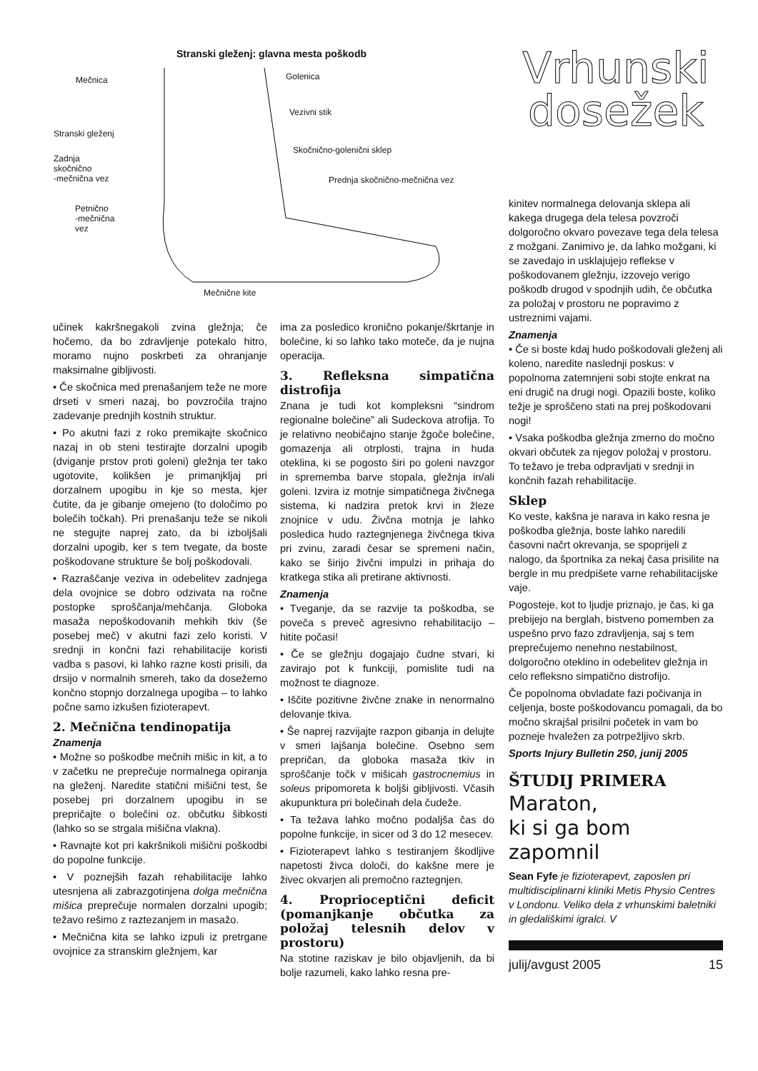Stranski gleženj: glavna mesta poškodb
Mečnica Golenica
Vezivni stik
Stranski gleženj
Skočnično-golenični sklep
Zadnja
skočnično
-mečnična vez
Prednja skočnično-mečnična vez
Petnično
-mečnična
vez
Mečnične kite
učinek kakršnegakoli zvina gležnja; če hočemo, da bo zdravljenje potekalo hitro, moramo nujno poskrbeti za ohranjanje maksimalne gibljivosti.
• Če skočnica med prenašanjem teže ne more drseti v smeri nazaj, bo povzročila trajno zadevanje prednjih kostnih struktur.
• Po akutni fazi z roko premikajte skočnico nazaj in ob steni testirajte dorzalni upogib (dviganje prstov proti goleni) gležnja ter tako ugotovite, kolikšen je primanjkljaj pri dorzalnem upogibu in kje so mesta, kjer čutite, da je gibanje omejeno (to določimo po bolečih točkah). Pri prenašanju teže se nikoli ne stegujte naprej zato, da bi izboljšali dorzalni upogib, ker s tem tvegate, da boste poškodovane strukture še bolj poškodovali.
• Razraščanje veziva in odebelitev zadnjega dela ovojnice se dobro odzivata na ročne postopke sproščanja/mehčanja. Globoka masaža nepoškodovanih mehkih tkiv (še posebej meč) v akutni fazi zelo koristi. V srednji in končni fazi rehabilitacije koristi vadba s pasovi, ki lahko razne kosti prisili, da drsijo v normalnih smereh, tako da dosežemo končno stopnjo dorzalnega upogiba – to lahko počne samo izkušen fizioterapevt.
2. Mečnična tendinopatija
Znamenja
• Možne so poškodbe mečnih mišic in kit, a to v začetku ne preprečuje normalnega opiranja na gleženj. Naredite statični mišični test, še posebej pri dorzalnem upogibu in se prepričajte o bolečini oz. občutku šibkosti (lahko so se strgala mišična vlakna).
• Ravnajte kot pri kakršnikoli mišični poškodbi do popolne funkcije.
• V poznejših fazah rehabilitacije lahko utesnjena ali zabrazgotinjena dolga mečnična mišica preprečuje normalen dorzalni upogib; težavo rešimo z raztezanjem in masažo.
• Mečnična kita se lahko izpuli iz pretrgane ovojnice za stranskim gležnjem, kar
ima za posledico kronično pokanje/škrtanje in bolečine, ki so lahko tako moteče, da je nujna operacija.
3. Refleksna simpatična distrofija
Znana je tudi kot kompleksni “sindrom regionalne bolečine” ali Sudeckova atrofija. To je relativno neobičajno stanje žgoče bolečine, gomazenja ali otrplosti, trajna in huda oteklina, ki se pogosto širi po goleni navzgor in sprememba barve stopala, gležnja in/ali goleni. Izvira iz motnje simpatičnega živčnega sistema, ki nadzira pretok krvi in žleze znojnice v udu. Živčna motnja je lahko posledica hudo raztegnjenega živčnega tkiva pri zvinu, zaradi česar se spremeni način, kako se širijo živčni impulzi in prihaja do kratkega stika ali pretirane aktivnosti.
Znamenja
• Tveganje, da se razvije ta poškodba, se poveča s preveč agresivno rehabilitacijo – hitite počasi!
• Če se gležnju dogajajo čudne stvari, ki zavirajo pot k funkciji, pomislite tudi na možnost te diagnoze.
• Iščite pozitivne živčne znake in nenormalno delovanje tkiva.
• Še naprej razvijajte razpon gibanja in delujte v smeri lajšanja bolečine. Osebno sem prepričan, da globoka masaža tkiv in sproščanje točk v mišicah gastrocnemius in soleus pripomoreta k boljši gibljivosti. Včasih akupunktura pri bolečinah dela čudeže.
• Ta težava lahko močno podaljša čas do popolne funkcije, in sicer od 3 do 12 mesecev.
• Fizioterapevt lahko s testiranjem škodljive napetosti živca določi, do kakšne mere je živec okvarjen ali premočno raztegnjen.
4. Proprioceptični deficit (pomanjkanje občutka za položaj telesnih delov v prostoru)
Na stotine raziskav je bilo objavljenih, da bi bolje razumeli, kako lahko resna pre-
Vrhunski
dosežek
kinitev normalnega delovanja sklepa ali kakega drugega dela telesa povzroči dolgoročno okvaro povezave tega dela telesa z možgani. Zanimivo je, da lahko možgani, ki se zavedajo in usklajujejo reflekse v poškodovanem gležnju, izzovejo verigo poškodb drugod v spodnjih udih, če občutka za položaj v prostoru ne popravimo z ustreznimi vajami.
Znamenja
• Če si boste kdaj hudo poškodovali gleženj ali koleno, naredite naslednji poskus: v popolnoma zatemnjeni sobi stojte enkrat na eni drugič na drugi nogi. Opazili boste, koliko težje je sproščeno stati na prej poškodovani nogi!
• Vsaka poškodba gležnja zmerno do močno okvari občutek za njegov položaj v prostoru. To težavo je treba odpravljati v srednji in končnih fazah rehabilitacije.
Sklep
Ko veste, kakšna je narava in kako resna je poškodba gležnja, boste lahko naredili časovni načrt okrevanja, se spoprijeli z nalogo, da športnika za nekaj časa prisilite na bergle in mu predpišete varne rehabilitacijske vaje.
Pogosteje, kot to ljudje priznajo, je čas, ki ga prebijejo na berglah, bistveno pomemben za uspešno prvo fazo zdravljenja, saj s tem preprečujemo nenehno nestabilnost, dolgoročno oteklino in odebelitev gležnja in celo refleksno simpatično distrofijo.
Če popolnoma obvladate fazi počivanja in celjenja, boste poškodovancu pomagali, da bo močno skrajšal prisilni početek in vam bo pozneje hvaležen za potrpežljivo skrb.
Sports Injury Bulletin 250, junij 2005
ŠTUDIJ PRIMERA
Maraton,
ki si ga bom zapomnil
Sean Fyfe je fizioterapevt, zaposlen pri multidisciplinarni kliniki Metis Physio Centres v Londonu. Veliko dela z vrhunskimi baletniki in gledališkimi igralci. V
julij/avgust 2005 15